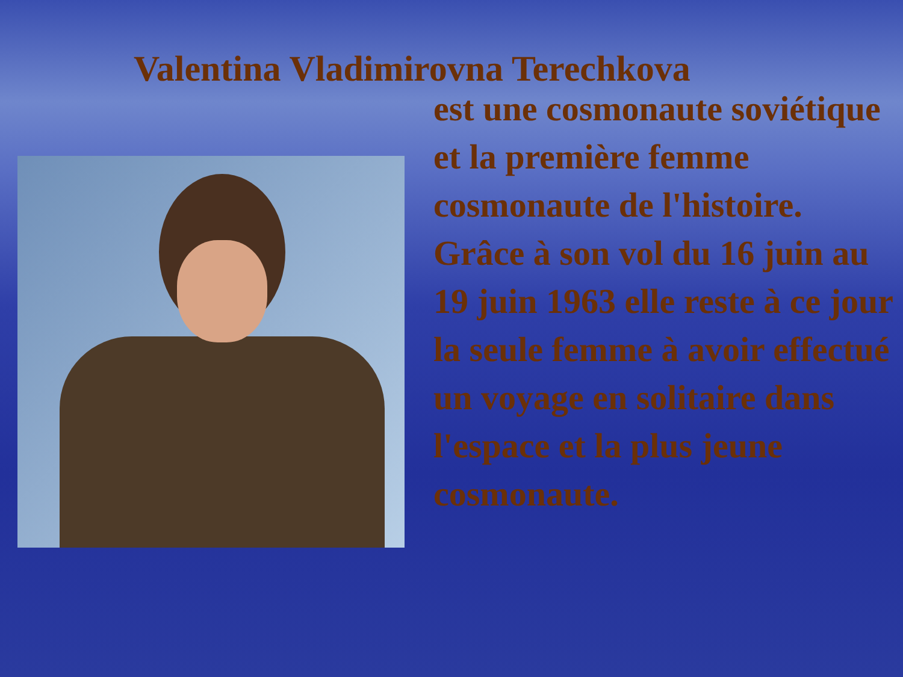Valentina Vladimirovna Terechkova
est une cosmonaute soviétique et la première femme cosmonaute de l'histoire.
Grâce à son vol du 16 juin au 19 juin 1963 elle reste à ce jour la seule femme à avoir effectué un voyage en solitaire dans l'espace et la plus jeune cosmonaute.